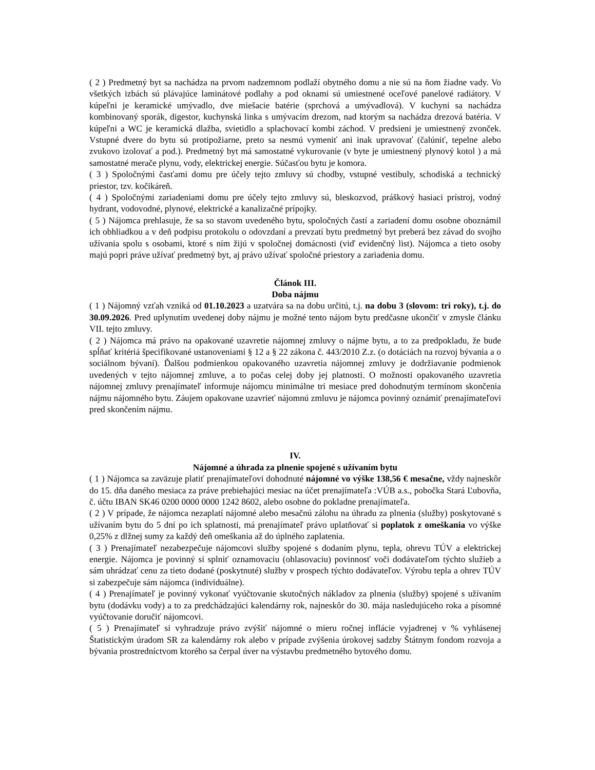( 2 ) Predmetný byt sa nachádza na prvom nadzemnom podlaží obytného domu a nie sú na ňom žiadne vady. Vo všetkých izbách sú plávajúce laminátové podlahy a pod oknami sú umiestnené oceľové panelové radiátory. V kúpeľni je keramické umývadlo, dve miešacie batérie (sprchová a umývadlová). V kuchyni sa nachádza kombinovaný sporák, digestor, kuchynská linka s umývacím drezom, nad ktorým sa nachádza drezová batéria. V kúpeľni a WC je keramická dlažba, svietidlo a splachovací kombi záchod. V predsieni je umiestnený zvonček. Vstupné dvere do bytu sú protipožiarne, preto sa nesmú vymeniť ani inak upravovať (čalúniť, tepelne alebo zvukovo izolovať a pod.). Predmetný byt má samostatné vykurovanie (v byte je umiestnený plynový kotol ) a má samostatné merače plynu, vody, elektrickej energie. Súčasťou bytu je komora.
( 3 ) Spoločnými časťami domu pre účely tejto zmluvy sú chodby, vstupné vestibuly, schodiská a technický priestor, tzv. kočikáreň.
( 4 ) Spoločnými zariadeniami domu pre účely tejto zmluvy sú, bleskozvod, práškový hasiaci prístroj, vodný hydrant, vodovodné, plynové, elektrické a kanalizačné prípojky.
( 5 ) Nájomca prehlasuje, že sa so stavom uvedeného bytu, spoločných častí a zariadení domu osobne oboznámil ich obhliadkou a v deň podpisu protokolu o odovzdaní a prevzatí bytu predmetný byt preberá bez závad do svojho užívania spolu s osobami, ktoré s ním žijú v spoločnej domácnosti (viď evidenčný list). Nájomca a tieto osoby majú popri práve užívať predmetný byt, aj právo užívať spoločné priestory a zariadenia domu.
Článok III.
Doba nájmu
( 1 ) Nájomný vzťah vzniká od 01.10.2023 a uzatvára sa na dobu určitú, t.j. na dobu 3 (slovom: tri roky), t.j. do 30.09.2026. Pred uplynutím uvedenej doby nájmu je možné tento nájom bytu predčasne ukončiť v zmysle článku VII. tejto zmluvy.
( 2 ) Nájomca má právo na opakované uzavretie nájomnej zmluvy o nájme bytu, a to za predpokladu, že bude spĺňať kritériá špecifikované ustanoveniami § 12 a § 22 zákona č. 443/2010 Z.z. (o dotáciách na rozvoj bývania a o sociálnom bývaní). Ďalšou podmienkou opakovaného uzavretia nájomnej zmluvy je dodržiavanie podmienok uvedených v tejto nájomnej zmluve, a to počas celej doby jej platnosti. O možnosti opakovaného uzavretia nájomnej zmluvy prenajímateľ informuje nájomcu minimálne tri mesiace pred dohodnutým termínom skončenia nájmu nájomného bytu. Záujem opakovane uzavrieť nájomnú zmluvu je nájomca povinný oznámiť prenajímateľovi pred skončením nájmu.
IV.
Nájomné a úhrada za plnenie spojené s užívaním bytu
( 1 ) Nájomca sa zaväzuje platiť prenajímateľovi dohodnuté nájomné vo výške 138,56 € mesačne, vždy najneskôr do 15. dňa daného mesiaca za práve prebiehajúci mesiac na účet prenajímateľa :VÚB a.s., pobočka Stará Ľubovňa, č. účtu IBAN SK46 0200 0000 0000 1242 8602, alebo osobne do pokladne prenajímateľa.
( 2 ) V prípade, že nájomca nezaplatí nájomné alebo mesačnú zálohu na úhradu za plnenia (služby) poskytované s užívaním bytu do 5 dní po ich splatnosti, má prenajímateľ právo uplatňovať si poplatok z omeškania vo výške 0,25% z dlžnej sumy za každý deň omeškania až do úplného zaplatenia.
( 3 ) Prenajímateľ nezabezpečuje nájomcovi služby spojené s dodaním plynu, tepla, ohrevu TÚV a elektrickej energie. Nájomca je povinný si splniť oznamovaciu (ohlasovaciu) povinnosť voči dodávateľom týchto služieb a sám uhrádzať cenu za tieto dodané (poskytnuté) služby v prospech týchto dodávateľov. Výrobu tepla a ohrev TÚV si zabezpečuje sám nájomca (individuálne).
( 4 ) Prenajímateľ je povinný vykonať vyúčtovanie skutočných nákladov za plnenia (služby) spojené s užívaním bytu (dodávku vody) a to za predchádzajúci kalendárny rok, najneskôr do 30. mája nasledujúceho roka a písomné vyúčtovanie doručiť nájomcovi.
( 5 ) Prenajímateľ si vyhradzuje právo zvýšiť nájomné o mieru ročnej inflácie vyjadrenej v % vyhlásenej Štatistickým úradom SR za kalendárny rok alebo v prípade zvýšenia úrokovej sadzby Štátnym fondom rozvoja a bývania prostredníctvom ktorého sa čerpal úver na výstavbu predmetného bytového domu.